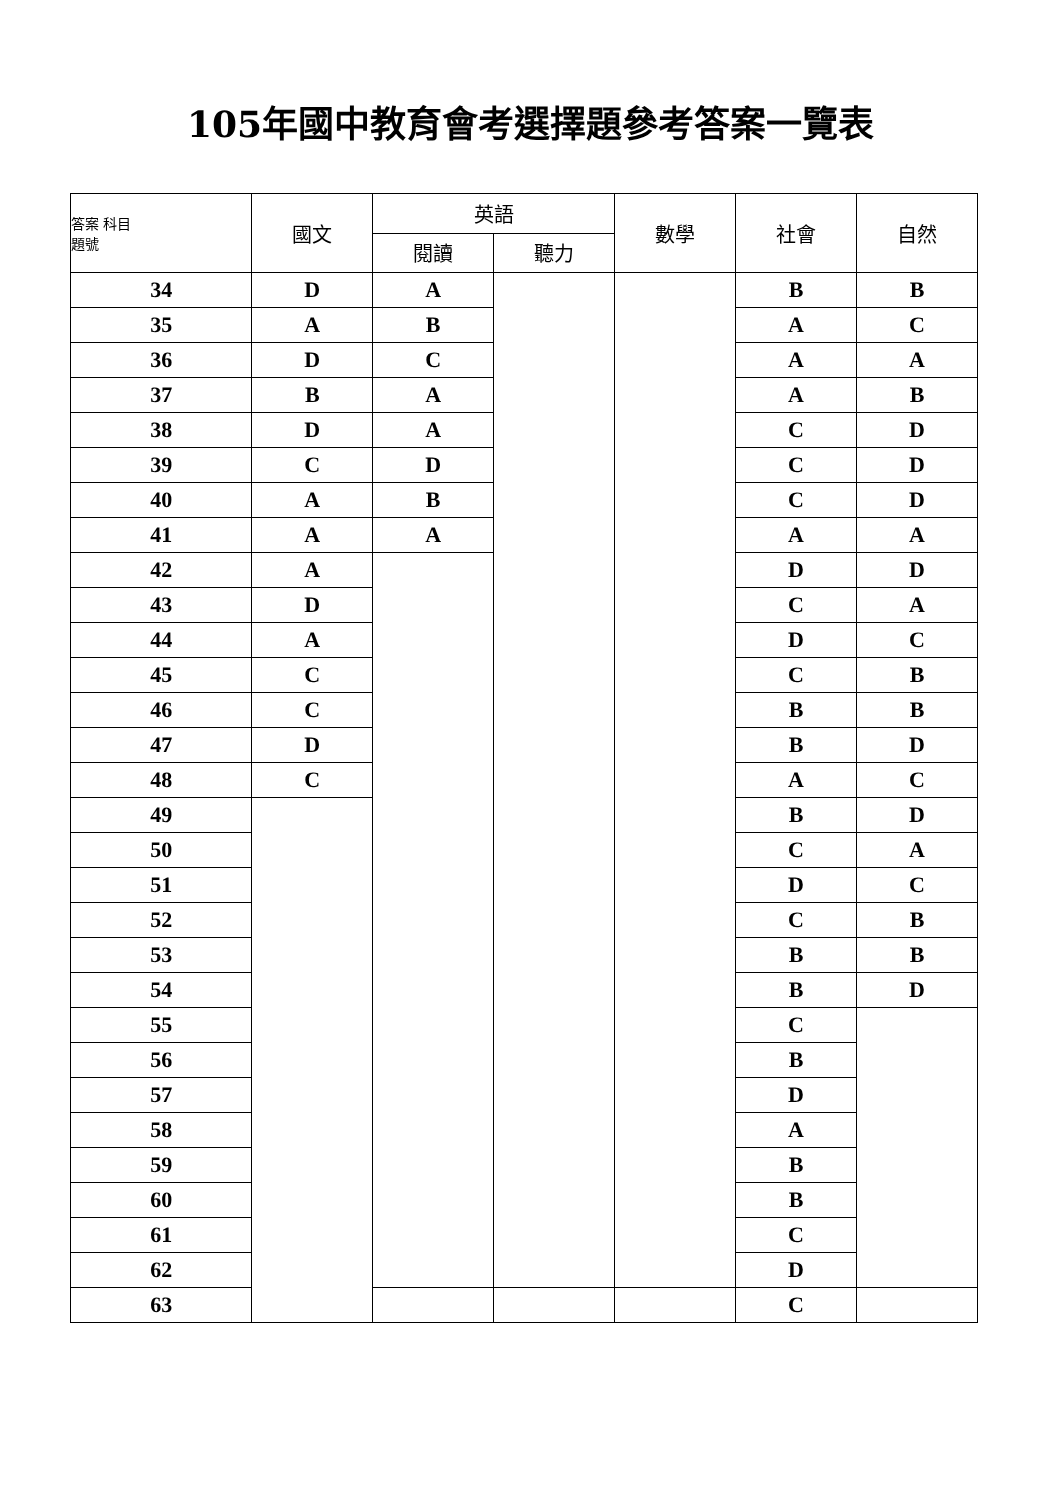105年國中教育會考選擇題參考答案一覽表
| 答案 科目 題號 | 國文 | 英語 | | 數學 | 社會 | 自然 |
| --- | --- | --- | --- | --- | --- | --- |
| | | 閱讀 | 聽力 | | | |
| 34 | D | A | | | B | B |
| 35 | A | B | | | A | C |
| 36 | D | C | | | A | A |
| 37 | B | A | | | A | B |
| 38 | D | A | | | C | D |
| 39 | C | D | | | C | D |
| 40 | A | B | | | C | D |
| 41 | A | A | | | A | A |
| 42 | A | | | | D | D |
| 43 | D | | | | C | A |
| 44 | A | | | | D | C |
| 45 | C | | | | C | B |
| 46 | C | | | | B | B |
| 47 | D | | | | B | D |
| 48 | C | | | | A | C |
| 49 | | | | | B | D |
| 50 | | | | | C | A |
| 51 | | | | | D | C |
| 52 | | | | | C | B |
| 53 | | | | | B | B |
| 54 | | | | | B | D |
| 55 | | | | | C | |
| 56 | | | | | B | |
| 57 | | | | | D | |
| 58 | | | | | A | |
| 59 | | | | | B | |
| 60 | | | | | B | |
| 61 | | | | | C | |
| 62 | | | | | D | |
| 63 | | | | | C | |